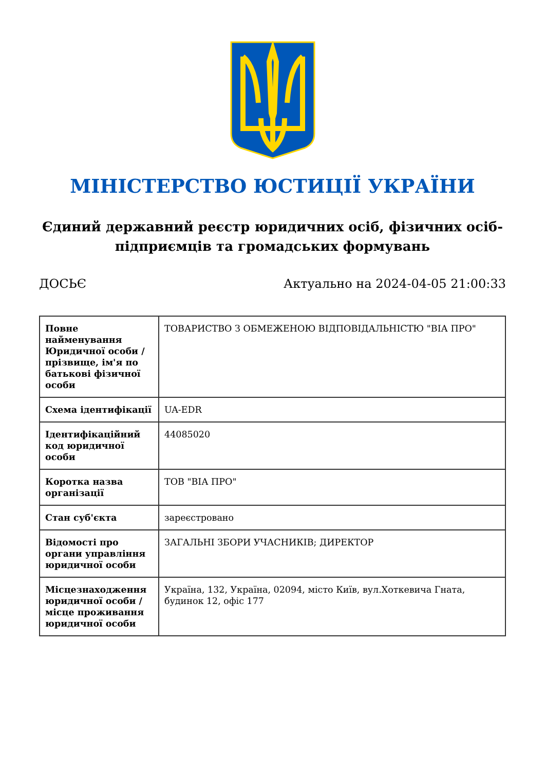МІНІСТЕРСТВО ЮСТИЦІЇ УКРАЇНИ
Єдиний державний реєстр юридичних осіб, фізичних осіб-підприємців та громадських формувань
ДОСЬЄ Актуально на 2024-04-05 21:00:33
| Повне найменування Юридичної особи / прізвище, ім'я по батькові фізичної особи | ТОВАРИСТВО З ОБМЕЖЕНОЮ ВІДПОВІДАЛЬНІСТЮ "ВІА ПРО" |
| Схема ідентифікації | UA-EDR |
| Ідентифікаційний код юридичної особи | 44085020 |
| Коротка назва організації | ТОВ "ВІА ПРО" |
| Стан суб'єкта | зареєстровано |
| Відомості про органи управління юридичної особи | ЗАГАЛЬНІ ЗБОРИ УЧАСНИКІВ; ДИРЕКТОР |
| Місцезнаходження юридичної особи / місце проживання юридичної особи | Україна, 132, Україна, 02094, місто Київ, вул.Хоткевича Гната, будинок 12, офіс 177 |